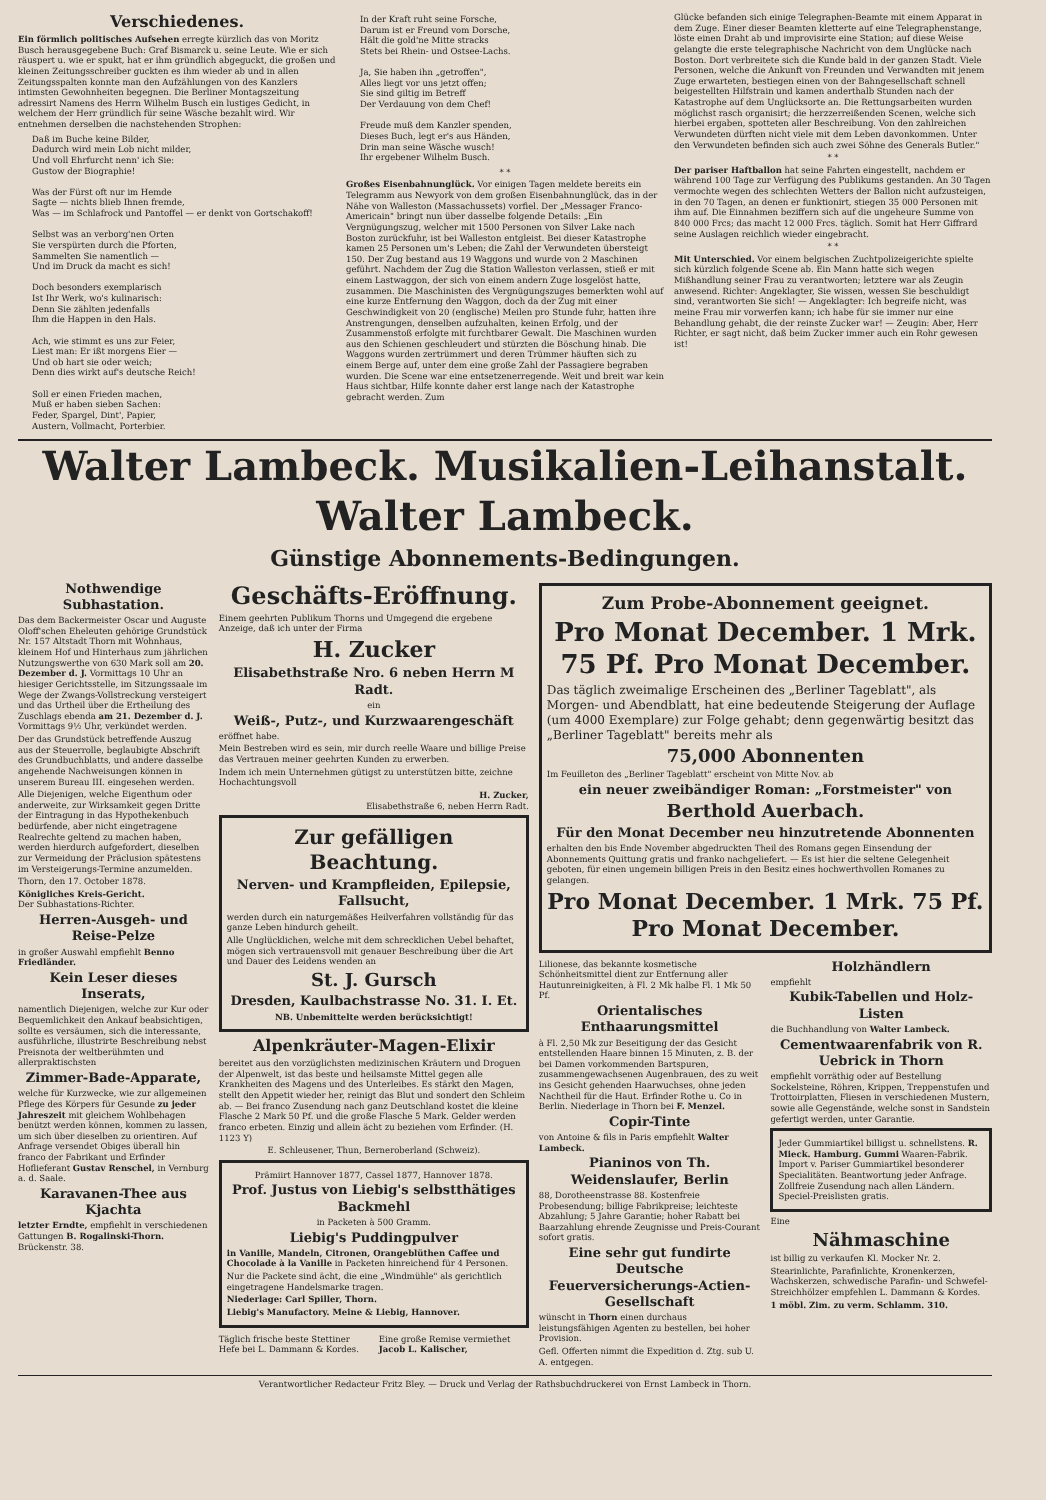Verschiedenes.
Ein förmlich politisches Aufsehen erregte kürzlich das von Moritz Busch herausgegebene Buch: Graf Bismarck u. seine Leute. Wie er sich räuspert u. wie er spukt, hat er ihm gründlich abgeguckt, die großen und kleinen Zeitungsschreiber guckten es ihm wieder ab und in allen Zeitungsspalten konnte man den Aufzählungen von des Kanzlers intimsten Gewohnheiten begegnen. Die Berliner Montagszeitung adressirt Namens des Herrn Wilhelm Busch ein lustiges Gedicht, in welchem der Herr gründlich für seine Wäsche bezahlt wird. Wir entnehmen derselben die nachstehenden Strophen:
Daß im Buche keine Bilder,
Dadurch wird mein Lob nicht milder,
Und voll Ehrfurcht nenn' ich Sie:
Gustow der Biographie!
Was der Fürst oft nur im Hemde
Sagte — nichts blieb Ihnen fremde,
Was — im Schlafrock und Pantoffel — er denkt von Gortschakoff!
Selbst was an verborg'nen Orten
Sie verspürten durch die Pforten,
Sammelten Sie namentlich —
Und im Druck da macht es sich!
Doch besonders exemplarisch
Ist Ihr Werk, wo's kulinarisch:
Denn Sie zählten jedenfalls
Ihm die Happen in den Hals.
Ach, wie stimmt es uns zur Feier,
Liest man: Er ißt morgens Eier —
Und ob hart sie oder weich;
Denn dies wirkt auf's deutsche Reich!
Soll er einen Frieden machen,
Muß er haben sieben Sachen:
Feder, Spargel, Dint', Papier,
Austern, Vollmacht, Porterbier.
In der Kraft ruht seine Forsche,
Darum ist er Freund vom Dorsche,
Hält die gold'ne Mitte stracks
Stets bei Rhein- und Ostsee-Lachs.
Ja, Sie haben ihn „getroffen",
Alles liegt vor uns jetzt offen;
Sie sind giltig im Betreff
Der Verdauung von dem Chef!
Freude muß dem Kanzler spenden,
Dieses Buch, legt er's aus Händen,
Drin man seine Wäsche wusch!
Ihr ergebener Wilhelm Busch.
* *
Großes Eisenbahnunglück. Vor einigen Tagen meldete bereits ein Telegramm aus Newyork von dem großen Eisenbahnunglück, das in der Nähe von Walleston (Massachussets) vorfiel. Der „Messager Franco-Americain" bringt nun über dasselbe folgende Details: „Ein Vergnügungszug, welcher mit 1500 Personen von Silver Lake nach Boston zurückfuhr, ist bei Walleston entgleist. Bei dieser Katastrophe kamen 25 Personen um's Leben; die Zahl der Verwundeten übersteigt 150. Der Zug bestand aus 19 Waggons und wurde von 2 Maschinen geführt. Nachdem der Zug die Station Walleston verlassen, stieß er mit einem Lastwaggon, der sich von einem andern Zuge losgelöst hatte, zusammen. Die Maschinisten des Vergnügungszuges bemerkten wohl auf eine kurze Entfernung den Waggon, doch da der Zug mit einer Geschwindigkeit von 20 (englische) Meilen pro Stunde fuhr, hatten ihre Anstrengungen, denselben aufzuhalten, keinen Erfolg, und der Zusammenstoß erfolgte mit furchtbarer Gewalt. Die Maschinen wurden aus den Schienen geschleudert und stürzten die Böschung hinab. Die Waggons wurden zertrümmert und deren Trümmer häuften sich zu einem Berge auf, unter dem eine große Zahl der Passagiere begraben wurden. Die Scene war eine entsetzenerregende. Weit und breit war kein Haus sichtbar, Hilfe konnte daher erst lange nach der Katastrophe gebracht werden. Zum
Glücke befanden sich einige Telegraphen-Beamte mit einem Apparat in dem Zuge. Einer dieser Beamten kletterte auf eine Telegraphenstange, löste einen Draht ab und improvisirte eine Station; auf diese Weise gelangte die erste telegraphische Nachricht von dem Unglücke nach Boston. Dort verbreitete sich die Kunde bald in der ganzen Stadt. Viele Personen, welche die Ankunft von Freunden und Verwandten mit jenem Zuge erwarteten, bestiegen einen von der Bahngesellschaft schnell beigestellten Hilfstrain und kamen anderthalb Stunden nach der Katastrophe auf dem Unglücksorte an. Die Rettungsarbeiten wurden möglichst rasch organisirt; die herzzerreißenden Scenen, welche sich hierbei ergaben, spotteten aller Beschreibung. Von den zahlreichen Verwundeten dürften nicht viele mit dem Leben davonkommen. Unter den Verwundeten befinden sich auch zwei Söhne des Generals Butler."
* *
Der pariser Haftballon hat seine Fahrten eingestellt, nachdem er während 100 Tage zur Verfügung des Publikums gestanden. An 30 Tagen vermochte wegen des schlechten Wetters der Ballon nicht aufzusteigen, in den 70 Tagen, an denen er funktionirt, stiegen 35 000 Personen mit ihm auf. Die Einnahmen beziffern sich auf die ungeheure Summe von 840 000 Frcs; das macht 12 000 Frcs. täglich. Somit hat Herr Giffrard seine Auslagen reichlich wieder eingebracht.
* *
Mit Unterschied. Vor einem belgischen Zuchtpolizeigerichte spielte sich kürzlich folgende Scene ab. Ein Mann hatte sich wegen Mißhandlung seiner Frau zu verantworten; letztere war als Zeugin anwesend. Richter: Angeklagter, Sie wissen, wessen Sie beschuldigt sind, verantworten Sie sich! — Angeklagter: Ich begreife nicht, was meine Frau mir vorwerfen kann; ich habe für sie immer nur eine Behandlung gehabt, die der reinste Zucker war! — Zeugin: Aber, Herr Richter, er sagt nicht, daß beim Zucker immer auch ein Rohr gewesen ist!
Walter Lambeck. Musikalien-Leihanstalt. Walter Lambeck.
Günstige Abonnements-Bedingungen.
Nothwendige Subhastation.
Das dem Backermeister Oscar und Auguste Oloff'schen Eheleuten gehörige Grundstück Nr. 157 Altstadt Thorn mit Wohnhaus, kleinem Hof und Hinterhaus zum jährlichen Nutzungswerthe von 630 Mark soll am 20. Dezember d. J. Vormittags 10 Uhr an hiesiger Gerichtsstelle, im Sitzungssaale im Wege der Zwangs-Vollstreckung versteigert und das Urtheil über die Ertheilung des Zuschlags ebenda am 21. Dezember d. J. Vormittags 9½ Uhr, verkündet werden.
Der das Grundstück betreffende Auszug aus der Steuerrolle, beglaubigte Abschrift des Grundbuchblatts, und andere dasselbe angehende Nachweisungen können in unserem Bureau III. eingesehen werden.
Alle Diejenigen, welche Eigenthum oder anderweite, zur Wirksamkeit gegen Dritte der Eintragung in das Hypothekenbuch bedürfende, aber nicht eingetragene Realrechte geltend zu machen haben, werden hierdurch aufgefordert, dieselben zur Vermeidung der Präclusion spätestens im Versteigerungs-Termine anzumelden.
Thorn, den 17. October 1878.
Königliches Kreis-Gericht.
Der Subhastations-Richter.
Herren-Ausgeh- und Reise-Pelze
in großer Auswahl empfiehlt Benno Friedländer.
Kein Leser dieses Inserats,
namentlich Diejenigen, welche zur Kur oder Bequemlichkeit den Ankauf beabsichtigen, sollte es versäumen, sich die interessante, ausführliche, illustrirte Beschreibung nebst Preisnota der weltberühmten und allerpraktischsten
Zimmer-Bade-Apparate,
welche für Kurzwecke, wie zur allgemeinen Pflege des Körpers für Gesunde zu jeder Jahreszeit mit gleichem Wohlbehagen benützt werden können, kommen zu lassen, um sich über dieselben zu orientiren. Auf Anfrage versendet Obiges überall hin franco der Fabrikant und Erfinder Hoflieferant Gustav Renschel, in Vernburg a. d. Saale.
Karavanen-Thee aus Kjachta
letzter Erndte, empfiehlt in verschiedenen Gattungen B. Rogalinski-Thorn. Brückenstr. 38.
Geschäfts-Eröffnung.
Einem geehrten Publikum Thorns und Umgegend die ergebene Anzeige, daß ich unter der Firma
H. Zucker
Elisabethstraße Nro. 6 neben Herrn M Radt.
ein
Weiß-, Putz-, und Kurzwaarengeschäft
eröffnet habe.
Mein Bestreben wird es sein, mir durch reelle Waare und billige Preise das Vertrauen meiner geehrten Kunden zu erwerben.
Indem ich mein Unternehmen gütigst zu unterstützen bitte, zeichne Hochachtungsvoll
H. Zucker,
Elisabethstraße 6, neben Herrn Radt.
Zur gefälligen Beachtung.
Nerven- und Krampfleiden, Epilepsie, Fallsucht,
werden durch ein naturgemäßes Heilverfahren vollständig für das ganze Leben hindurch geheilt.
Alle Unglücklichen, welche mit dem schrecklichen Uebel behaftet, mögen sich vertrauensvoll mit genauer Beschreibung über die Art und Dauer des Leidens wenden an
St. J. Gursch
Dresden, Kaulbachstrasse No. 31. I. Et.
NB. Unbemittelte werden berücksichtigt!
Alpenkräuter-Magen-Elixir
bereitet aus den vorzüglichsten medizinischen Kräutern und Droguen der Alpenwelt, ist das beste und heilsamste Mittel gegen alle Krankheiten des Magens und des Unterleibes. Es stärkt den Magen, stellt den Appetit wieder her, reinigt das Blut und sondert den Schleim ab. — Bei franco Zusendung nach ganz Deutschland kostet die kleine Flasche 2 Mark 50 Pf. und die große Flasche 5 Mark. Gelder werden franco erbeten. Einzig und allein ächt zu beziehen vom Erfinder. (H. 1123 Y)
E. Schleusener, Thun, Berneroberland (Schweiz).
Prämiirt Hannover 1877, Cassel 1877, Hannover 1878.
Prof. Justus von Liebig's selbstthätiges Backmehl
in Packeten à 500 Gramm.
Liebig's Puddingpulver
in Vanille, Mandeln, Citronen, Orangeblüthen Caffee und Chocolade à la Vanille in Packeten hinreichend für 4 Personen.
Nur die Packete sind ächt, die eine „Windmühle" als gerichtlich eingetragene Handelsmarke tragen.
Niederlage: Carl Spiller, Thorn.
Liebig's Manufactory. Meine & Liebig, Hannover.
Täglich frische beste Stettiner Hefe bei L. Dammann & Kordes.
Eine große Remise vermiethet Jacob L. Kalischer,
Zum Probe-Abonnement geeignet.
Pro Monat December. 1 Mrk. 75 Pf. Pro Monat December.
Das täglich zweimalige Erscheinen des „Berliner Tageblatt", als Morgen- und Abendblatt, hat eine bedeutende Steigerung der Auflage (um 4000 Exemplare) zur Folge gehabt; denn gegenwärtig besitzt das „Berliner Tageblatt" bereits mehr als
75,000 Abonnenten
Im Feuilleton des „Berliner Tageblatt" erscheint von Mitte Nov. ab
ein neuer zweibändiger Roman: „Forstmeister" von
Berthold Auerbach.
Für den Monat December neu hinzutretende Abonnenten
erhalten den bis Ende November abgedruckten Theil des Romans gegen Einsendung der Abonnements Quittung gratis und franko nachgeliefert. — Es ist hier die seltene Gelegenheit geboten, für einen ungemein billigen Preis in den Besitz eines hochwerthvollen Romanes zu gelangen.
Pro Monat December. 1 Mrk. 75 Pf. Pro Monat December.
Lilionese, das bekannte kosmetische Schönheitsmittel dient zur Entfernung aller Hautunreinigkeiten, à Fl. 2 Mk halbe Fl. 1 Mk 50 Pf.
Orientalisches Enthaarungsmittel
à Fl. 2,50 Mk zur Beseitigung der das Gesicht entstellenden Haare binnen 15 Minuten, z. B. der bei Damen vorkommenden Bartspuren, zusammengewachsenen Augenbrauen, des zu weit ins Gesicht gehenden Haarwuchses, ohne jeden Nachtheil für die Haut. Erfinder Rothe u. Co in Berlin. Niederlage in Thorn bei F. Menzel.
Copir-Tinte
von Antoine & fils in Paris empfiehlt Walter Lambeck.
Pianinos von Th. Weidenslaufer, Berlin
88, Dorotheenstrasse 88. Kostenfreie Probesendung; billige Fabrikpreise; leichteste Abzahlung; 5 Jahre Garantie; hoher Rabatt bei Baarzahlung ehrende Zeugnisse und Preis-Courant sofort gratis.
Eine sehr gut fundirte Deutsche Feuerversicherungs-Actien-Gesellschaft
wünscht in Thorn einen durchaus leistungsfähigen Agenten zu bestellen, bei hoher Provision.
Gefl. Offerten nimmt die Expedition d. Ztg. sub U. A. entgegen.
Holzhändlern
empfiehlt
Kubik-Tabellen und Holz-Listen
die Buchhandlung von Walter Lambeck.
Cementwaarenfabrik von R. Uebrick in Thorn
empfiehlt vorräthig oder auf Bestellung Sockelsteine, Röhren, Krippen, Treppenstufen und Trottoirplatten, Fliesen in verschiedenen Mustern, sowie alle Gegenstände, welche sonst in Sandstein gefertigt werden, unter Garantie.
Jeder Gummiartikel billigst u. schnellstens. R. Mieck. Hamburg. Gummi Waaren-Fabrik. Import v. Pariser Gummiartikel besonderer Specialitäten. Beantwortung jeder Anfrage. Zollfreie Zusendung nach allen Ländern. Speciel-Preislisten gratis.
Eine
Nähmaschine
ist billig zu verkaufen Kl. Mocker Nr. 2.
Stearinlichte, Parafinlichte, Kronenkerzen, Wachskerzen, schwedische Parafin- und Schwefel-Streichhölzer empfehlen L. Dammann & Kordes.
1 möbl. Zim. zu verm. Schlamm. 310.
Verantwortlicher Redacteur Fritz Bley. — Druck und Verlag der Rathsbuchdruckerei von Ernst Lambeck in Thorn.